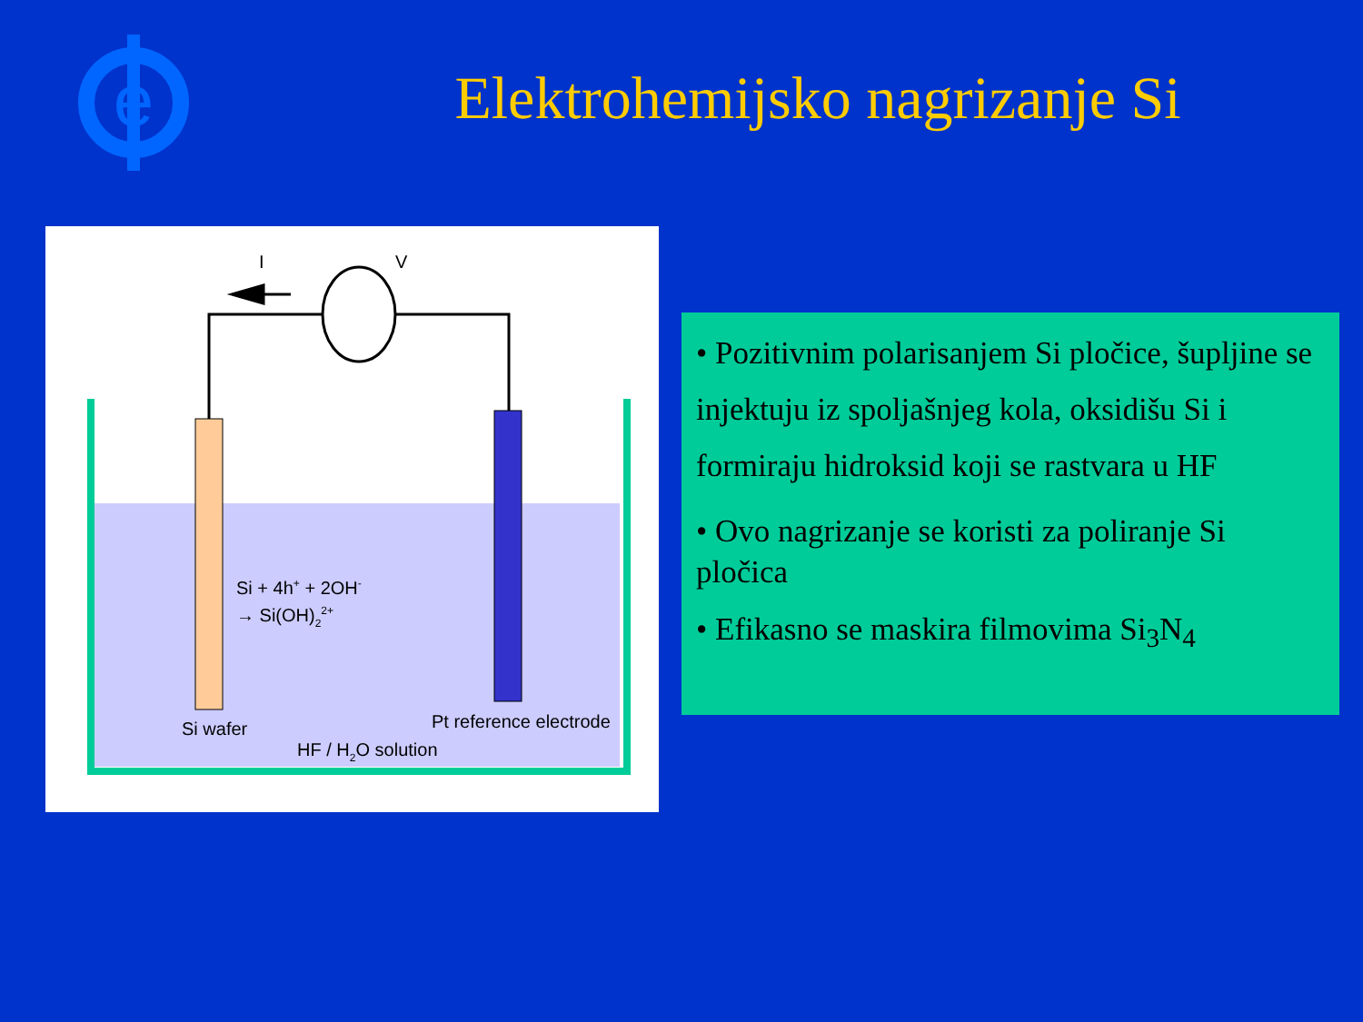e
Elektrohemijsko nagrizanje Si
I
V
Si + 4h+ + 2OH-
→ Si(OH)22+
Si wafer
Pt reference electrode
HF / H2O solution
• Pozitivnim polarisanjem Si pločice, šupljine se injektuju iz spoljašnjeg kola, oksidišu Si i formiraju hidroksid koji se rastvara u HF
• Ovo nagrizanje se koristi za poliranje Si pločica
• Efikasno se maskira filmovima Si<sub>3</sub>N<sub>4</sub>